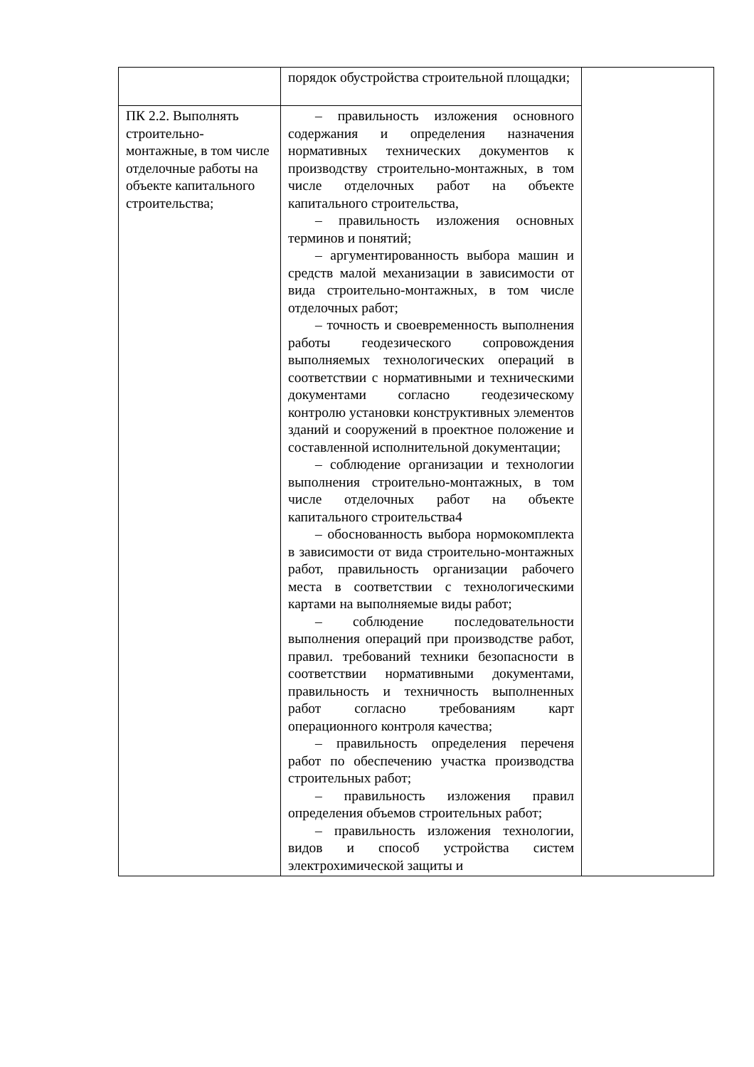| | порядок обустройства строительной площадки; | |
| ПК 2.2. Выполнять строительно-монтажные, в том числе отделочные работы на объекте капитального строительства; | – правильность изложения основного содержания и определения назначения нормативных технических документов к производству строительно-монтажных, в том числе отделочных работ на объекте капитального строительства, – правильность изложения основных терминов и понятий; – аргументированность выбора машин и средств малой механизации в зависимости от вида строительно-монтажных, в том числе отделочных работ; – точность и своевременность выполнения работы геодезического сопровождения выполняемых технологических операций в соответствии с нормативными и техническими документами согласно геодезическому контролю установки конструктивных элементов зданий и сооружений в проектное положение и составленной исполнительной документации; – соблюдение организации и технологии выполнения строительно-монтажных, в том числе отделочных работ на объекте капитального строительства4 – обоснованность выбора нормокомплекта в зависимости от вида строительно-монтажных работ, правильность организации рабочего места в соответствии с технологическими картами на выполняемые виды работ; – соблюдение последовательности выполнения операций при производстве работ, правил. требований техники безопасности в соответствии нормативными документами, правильность и техничность выполненных работ согласно требованиям карт операционного контроля качества; – правильность определения переченя работ по обеспечению участка производства строительных работ; – правильность изложения правил определения объемов строительных работ; – правильность изложения технологии, видов и способ устройства систем электрохимической защиты и | |